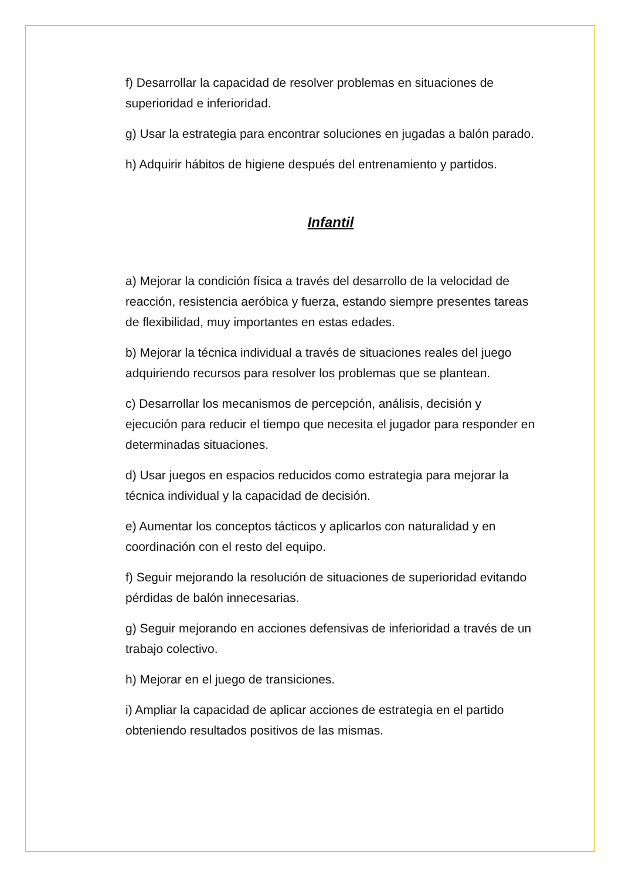f) Desarrollar la capacidad de resolver problemas en situaciones de superioridad e inferioridad.
g) Usar la estrategia para encontrar soluciones en jugadas a balón parado.
h) Adquirir hábitos de higiene después del entrenamiento y partidos.
Infantil
a) Mejorar la condición física a través del desarrollo de la velocidad de reacción, resistencia aeróbica y fuerza, estando siempre presentes tareas de flexibilidad, muy importantes en estas edades.
b) Mejorar la técnica individual a través de situaciones reales del juego adquiriendo recursos para resolver los problemas que se plantean.
c) Desarrollar los mecanismos de percepción, análisis, decisión y ejecución para reducir el tiempo que necesita el jugador para responder en determinadas situaciones.
d) Usar juegos en espacios reducidos como estrategia para mejorar la técnica individual y la capacidad de decisión.
e) Aumentar los conceptos tácticos y aplicarlos con naturalidad y en coordinación con el resto del equipo.
f) Seguir mejorando la resolución de situaciones de superioridad evitando pérdidas de balón innecesarias.
g) Seguir mejorando en acciones defensivas de inferioridad a través de un trabajo colectivo.
h) Mejorar en el juego de transiciones.
i) Ampliar la capacidad de aplicar acciones de estrategia en el partido obteniendo resultados positivos de las mismas.